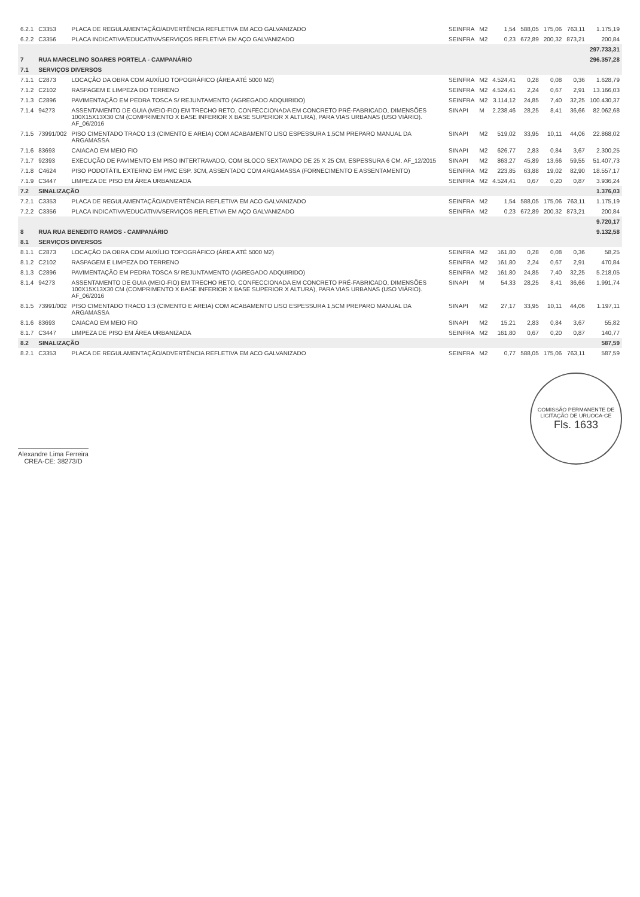| 6.2.1 | C3353 | PLACA DE REGULAMENTAÇÃO/ADVERTÊNCIA REFLETIVA EM ACO GALVANIZADO | SEINFRA | M2 | 1,54 | 588,05 | 175,06 | 763,11 | 1.175,19 |
| 6.2.2 | C3356 | PLACA INDICATIVA/EDUCATIVA/SERVIÇOS REFLETIVA EM AÇO GALVANIZADO | SEINFRA | M2 | 0,23 | 672,89 | 200,32 | 873,21 | 200,84 |
| | | | | | | | | | 297.733,31 |
| 7 | RUA MARCELINO SOARES PORTELA - CAMPANÁRIO | | | | | | | | 296.357,28 |
| 7.1 | SERVIÇOS DIVERSOS | | | | | | | | |
| 7.1.1 | C2873 | LOCAÇÃO DA OBRA COM AUXÍLIO TOPOGRÁFICO (ÁREA ATÉ 5000 M2) | SEINFRA | M2 | 4.524,41 | 0,28 | 0,08 | 0,36 | 1.628,79 |
| 7.1.2 | C2102 | RASPAGEM E LIMPEZA DO TERRENO | SEINFRA | M2 | 4.524,41 | 2,24 | 0,67 | 2,91 | 13.166,03 |
| 7.1.3 | C2896 | PAVIMENTAÇÃO EM PEDRA TOSCA S/ REJUNTAMENTO (AGREGADO ADQUIRIDO) | SEINFRA | M2 | 3.114,12 | 24,85 | 7,40 | 32,25 | 100.430,37 |
| 7.1.4 | 94273 | ASSENTAMENTO DE GUIA (MEIO-FIO) EM TRECHO RETO, CONFECCIONADA EM CONCRETO PRÉ-FABRICADO, DIMENSÕES 100X15X13X30 CM (COMPRIMENTO X BASE INFERIOR X BASE SUPERIOR X ALTURA), PARA VIAS URBANAS (USO VIÁRIO). AF_06/2016 | SINAPI | M | 2.238,46 | 28,25 | 8,41 | 36,66 | 82.062,68 |
| 7.1.5 | 73991/002 | PISO CIMENTADO TRACO 1:3 (CIMENTO E AREIA) COM ACABAMENTO LISO ESPESSURA 1,5CM PREPARO MANUAL DA ARGAMASSA | SINAPI | M2 | 519,02 | 33,95 | 10,11 | 44,06 | 22.868,02 |
| 7.1.6 | 83693 | CAIACAO EM MEIO FIO | SINAPI | M2 | 626,77 | 2,83 | 0,84 | 3,67 | 2.300,25 |
| 7.1.7 | 92393 | EXECUÇÃO DE PAVIMENTO EM PISO INTERTRAVADO, COM BLOCO SEXTAVADO DE 25 X 25 CM, ESPESSURA 6 CM. AF_12/2015 | SINAPI | M2 | 863,27 | 45,89 | 13,66 | 59,55 | 51.407,73 |
| 7.1.8 | C4624 | PISO PODOTÁTIL EXTERNO EM PMC ESP. 3CM, ASSENTADO COM ARGAMASSA (FORNECIMENTO E ASSENTAMENTO) | SEINFRA | M2 | 223,85 | 63,88 | 19,02 | 82,90 | 18.557,17 |
| 7.1.9 | C3447 | LIMPEZA DE PISO EM ÁREA URBANIZADA | SEINFRA | M2 | 4.524,41 | 0,67 | 0,20 | 0,87 | 3.936,24 |
| 7.2 | SINALIZAÇÃO | | | | | | | | 1.376,03 |
| 7.2.1 | C3353 | PLACA DE REGULAMENTAÇÃO/ADVERTÊNCIA REFLETIVA EM ACO GALVANIZADO | SEINFRA | M2 | 1,54 | 588,05 | 175,06 | 763,11 | 1.175,19 |
| 7.2.2 | C3356 | PLACA INDICATIVA/EDUCATIVA/SERVIÇOS REFLETIVA EM AÇO GALVANIZADO | SEINFRA | M2 | 0,23 | 672,89 | 200,32 | 873,21 | 200,84 |
| | | | | | | | | | 9.720,17 |
| 8 | RUA RUA BENEDITO RAMOS - CAMPANÁRIO | | | | | | | | 9.132,58 |
| 8.1 | SERVIÇOS DIVERSOS | | | | | | | | |
| 8.1.1 | C2873 | LOCAÇÃO DA OBRA COM AUXÍLIO TOPOGRÁFICO (ÁREA ATÉ 5000 M2) | SEINFRA | M2 | 161,80 | 0,28 | 0,08 | 0,36 | 58,25 |
| 8.1.2 | C2102 | RASPAGEM E LIMPEZA DO TERRENO | SEINFRA | M2 | 161,80 | 2,24 | 0,67 | 2,91 | 470,84 |
| 8.1.3 | C2896 | PAVIMENTAÇÃO EM PEDRA TOSCA S/ REJUNTAMENTO (AGREGADO ADQUIRIDO) | SEINFRA | M2 | 161,80 | 24,85 | 7,40 | 32,25 | 5.218,05 |
| 8.1.4 | 94273 | ASSENTAMENTO DE GUIA (MEIO-FIO) EM TRECHO RETO, CONFECCIONADA EM CONCRETO PRÉ-FABRICADO, DIMENSÕES 100X15X13X30 CM (COMPRIMENTO X BASE INFERIOR X BASE SUPERIOR X ALTURA), PARA VIAS URBANAS (USO VIÁRIO). AF_06/2016 | SINAPI | M | 54,33 | 28,25 | 8,41 | 36,66 | 1.991,74 |
| 8.1.5 | 73991/002 | PISO CIMENTADO TRACO 1:3 (CIMENTO E AREIA) COM ACABAMENTO LISO ESPESSURA 1,5CM PREPARO MANUAL DA ARGAMASSA | SINAPI | M2 | 27,17 | 33,95 | 10,11 | 44,06 | 1.197,11 |
| 8.1.6 | 83693 | CAIACAO EM MEIO FIO | SINAPI | M2 | 15,21 | 2,83 | 0,84 | 3,67 | 55,82 |
| 8.1.7 | C3447 | LIMPEZA DE PISO EM ÁREA URBANIZADA | SEINFRA | M2 | 161,80 | 0,67 | 0,20 | 0,87 | 140,77 |
| 8.2 | SINALIZAÇÃO | | | | | | | | 587,59 |
| 8.2.1 | C3353 | PLACA DE REGULAMENTAÇÃO/ADVERTÊNCIA REFLETIVA EM ACO GALVANIZADO | SEINFRA | M2 | 0,77 | 588,05 | 175,06 | 763,11 | 587,59 |
Alexandre Lima Ferreira
CREA-CE: 38273/D
COMISSÃO PERMANENTE DE LICITAÇÃO DE URUOCA-CE
Fls. 1633